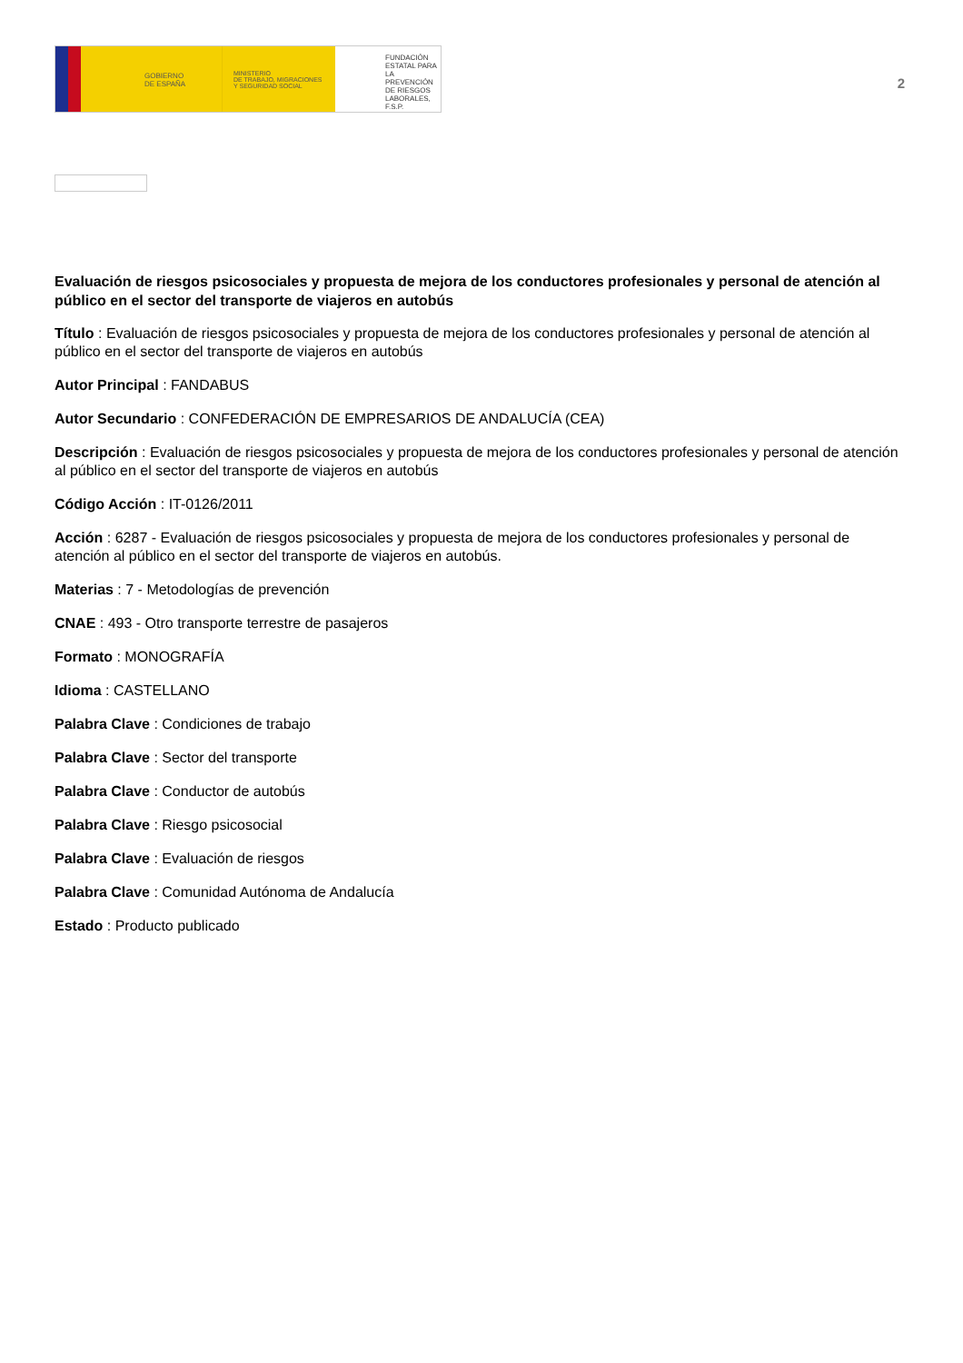GOBIERNO
DE ESPAÑA
MINISTERIO
DE TRABAJO, MIGRACIONES
Y SEGURIDAD SOCIAL
FUNDACIÓN
ESTATAL PARA
LA PREVENCIÓN
DE RIESGOS
LABORALES, F.S.P.
2
Evaluación de riesgos psicosociales y propuesta de mejora de los conductores profesionales y personal de atención al público en el sector del transporte de viajeros en autobús
Título : Evaluación de riesgos psicosociales y propuesta de mejora de los conductores profesionales y personal de atención al público en el sector del transporte de viajeros en autobús
Autor Principal : FANDABUS
Autor Secundario : CONFEDERACIÓN DE EMPRESARIOS DE ANDALUCÍA (CEA)
Descripción : Evaluación de riesgos psicosociales y propuesta de mejora de los conductores profesionales y personal de atención al público en el sector del transporte de viajeros en autobús
Código Acción : IT-0126/2011
Acción : 6287 - Evaluación de riesgos psicosociales y propuesta de mejora de los conductores profesionales y personal de atención al público en el sector del transporte de viajeros en autobús.
Materias : 7 - Metodologías de prevención
CNAE : 493 - Otro transporte terrestre de pasajeros
Formato : MONOGRAFÍA
Idioma : CASTELLANO
Palabra Clave : Condiciones de trabajo
Palabra Clave : Sector del transporte
Palabra Clave : Conductor de autobús
Palabra Clave : Riesgo psicosocial
Palabra Clave : Evaluación de riesgos
Palabra Clave : Comunidad Autónoma de Andalucía
Estado : Producto publicado